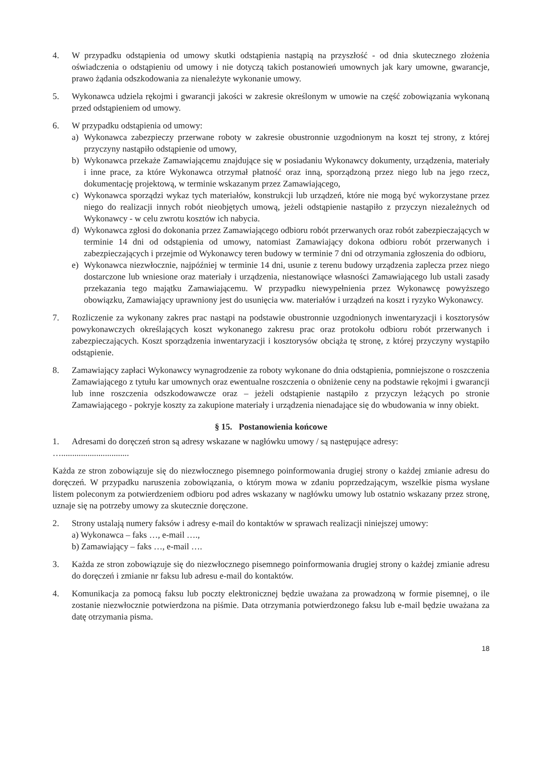4. W przypadku odstąpienia od umowy skutki odstąpienia nastąpią na przyszłość - od dnia skutecznego złożenia oświadczenia o odstąpieniu od umowy i nie dotyczą takich postanowień umownych jak kary umowne, gwarancje, prawo żądania odszkodowania za nienależyte wykonanie umowy.
5. Wykonawca udziela rękojmi i gwarancji jakości w zakresie określonym w umowie na część zobowiązania wykonaną przed odstąpieniem od umowy.
6. W przypadku odstąpienia od umowy:
a) Wykonawca zabezpieczy przerwane roboty w zakresie obustronnie uzgodnionym na koszt tej strony, z której przyczyny nastąpiło odstąpienie od umowy,
b) Wykonawca przekaże Zamawiającemu znajdujące się w posiadaniu Wykonawcy dokumenty, urządzenia, materiały i inne prace, za które Wykonawca otrzymał płatność oraz inną, sporządzoną przez niego lub na jego rzecz, dokumentację projektową, w terminie wskazanym przez Zamawiającego,
c) Wykonawca sporządzi wykaz tych materiałów, konstrukcji lub urządzeń, które nie mogą być wykorzystane przez niego do realizacji innych robót nieobjętych umową, jeżeli odstąpienie nastąpiło z przyczyn niezależnych od Wykonawcy - w celu zwrotu kosztów ich nabycia.
d) Wykonawca zgłosi do dokonania przez Zamawiającego odbioru robót przerwanych oraz robót zabezpieczających w terminie 14 dni od odstąpienia od umowy, natomiast Zamawiający dokona odbioru robót przerwanych i zabezpieczających i przejmie od Wykonawcy teren budowy w terminie 7 dni od otrzymania zgłoszenia do odbioru,
e) Wykonawca niezwłocznie, najpóźniej w terminie 14 dni, usunie z terenu budowy urządzenia zaplecza przez niego dostarczone lub wniesione oraz materiały i urządzenia, niestanowiące własności Zamawiającego lub ustali zasady przekazania tego majątku Zamawiającemu. W przypadku niewypełnienia przez Wykonawcę powyższego obowiązku, Zamawiający uprawniony jest do usunięcia ww. materiałów i urządzeń na koszt i ryzyko Wykonawcy.
7. Rozliczenie za wykonany zakres prac nastąpi na podstawie obustronnie uzgodnionych inwentaryzacji i kosztorysów powykonawczych określających koszt wykonanego zakresu prac oraz protokołu odbioru robót przerwanych i zabezpieczających. Koszt sporządzenia inwentaryzacji i kosztorysów obciąża tę stronę, z której przyczyny wystąpiło odstąpienie.
8. Zamawiający zapłaci Wykonawcy wynagrodzenie za roboty wykonane do dnia odstąpienia, pomniejszone o roszczenia Zamawiającego z tytułu kar umownych oraz ewentualne roszczenia o obniżenie ceny na podstawie rękojmi i gwarancji lub inne roszczenia odszkodowawcze oraz – jeżeli odstąpienie nastąpiło z przyczyn leżących po stronie Zamawiającego - pokryje koszty za zakupione materiały i urządzenia nienadające się do wbudowania w inny obiekt.
§ 15. Postanowienia końcowe
1. Adresami do doręczeń stron są adresy wskazane w nagłówku umowy / są następujące adresy:
…...............................
Każda ze stron zobowiązuje się do niezwłocznego pisemnego poinformowania drugiej strony o każdej zmianie adresu do doręczeń. W przypadku naruszenia zobowiązania, o którym mowa w zdaniu poprzedzającym, wszelkie pisma wysłane listem poleconym za potwierdzeniem odbioru pod adres wskazany w nagłówku umowy lub ostatnio wskazany przez stronę, uznaje się na potrzeby umowy za skutecznie doręczone.
2. Strony ustalają numery faksów i adresy e-mail do kontaktów w sprawach realizacji niniejszej umowy:
a) Wykonawca – faks …, e-mail ….,
b) Zamawiający – faks …, e-mail ….
3. Każda ze stron zobowiązuje się do niezwłocznego pisemnego poinformowania drugiej strony o każdej zmianie adresu do doręczeń i zmianie nr faksu lub adresu e-mail do kontaktów.
4. Komunikacja za pomocą faksu lub poczty elektronicznej będzie uważana za prowadzoną w formie pisemnej, o ile zostanie niezwłocznie potwierdzona na piśmie. Data otrzymania potwierdzonego faksu lub e-mail będzie uważana za datę otrzymania pisma.
18